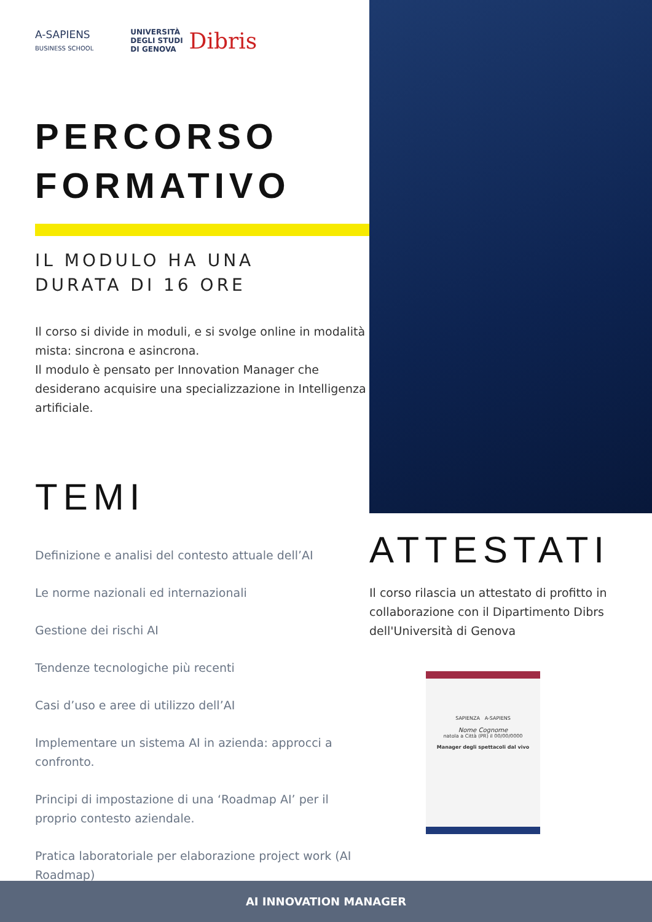A-SAPIENS
BUSINESS SCHOOL
UNIVERSITÀ
DEGLI STUDI
DI GENOVA
Dibris
PERCORSO
FORMATIVO
IL MODULO HA UNA
DURATA DI 16 ORE
Il corso si divide in moduli, e si svolge online in modalità mista: sincrona e asincrona.
Il modulo è pensato per Innovation Manager che desiderano acquisire una specializzazione in Intelligenza artificiale.
TEMI
Definizione e analisi del contesto attuale dell’AI
Le norme nazionali ed internazionali
Gestione dei rischi AI
Tendenze tecnologiche più recenti
Casi d’uso e aree di utilizzo dell’AI
Implementare un sistema AI in azienda: approcci a confronto.
Principi di impostazione di una ‘Roadmap AI’ per il proprio contesto aziendale.
Pratica laboratoriale per elaborazione project work (AI Roadmap)
ATTESTATI
Il corso rilascia un attestato di profitto in collaborazione con il Dipartimento Dibrs dell'Università di Genova
SAPIENZA A-SAPIENS
Nome Cognome
natola a Città (PR) il 00/00/0000
Manager degli spettacoli dal vivo
AI INNOVATION MANAGER